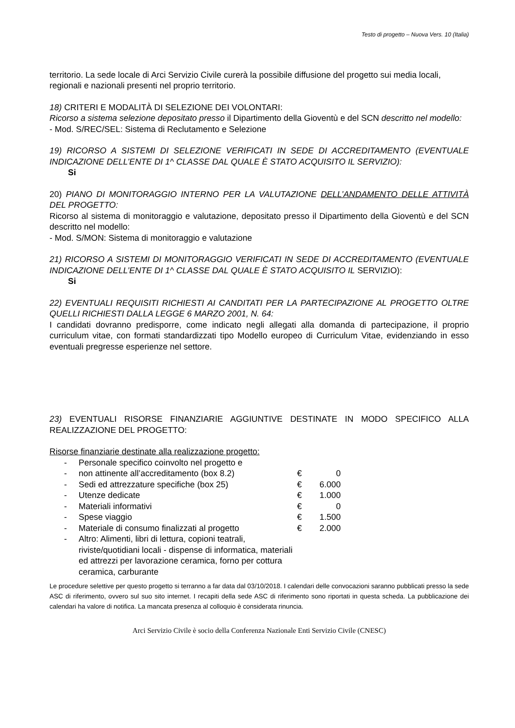Testo di progetto – Nuova Vers. 10 (Italia)
territorio. La sede locale di Arci Servizio Civile curerà la possibile diffusione del progetto sui media locali, regionali e nazionali presenti nel proprio territorio.
18) CRITERI E MODALITÀ DI SELEZIONE DEI VOLONTARI:
Ricorso a sistema selezione depositato presso il Dipartimento della Gioventù e del SCN descritto nel modello:
- Mod. S/REC/SEL: Sistema di Reclutamento e Selezione
19) RICORSO A SISTEMI DI SELEZIONE VERIFICATI IN SEDE DI ACCREDITAMENTO (EVENTUALE INDICAZIONE DELL’ENTE DI 1^ CLASSE DAL QUALE È STATO ACQUISITO IL SERVIZIO):
Si
20) PIANO DI MONITORAGGIO INTERNO PER LA VALUTAZIONE DELL’ANDAMENTO DELLE ATTIVITÀ DEL PROGETTO:
Ricorso al sistema di monitoraggio e valutazione, depositato presso il Dipartimento della Gioventù e del SCN descritto nel modello:
- Mod. S/MON: Sistema di monitoraggio e valutazione
21) RICORSO A SISTEMI DI MONITORAGGIO VERIFICATI IN SEDE DI ACCREDITAMENTO (EVENTUALE INDICAZIONE DELL’ENTE DI 1^ CLASSE DAL QUALE È STATO ACQUISITO IL SERVIZIO):
Si
22) EVENTUALI REQUISITI RICHIESTI AI CANDITATI PER LA PARTECIPAZIONE AL PROGETTO OLTRE QUELLI RICHIESTI DALLA LEGGE 6 MARZO 2001, N. 64:
I candidati dovranno predisporre, come indicato negli allegati alla domanda di partecipazione, il proprio curriculum vitae, con formati standardizzati tipo Modello europeo di Curriculum Vitae, evidenziando in esso eventuali pregresse esperienze nel settore.
23) EVENTUALI RISORSE FINANZIARIE AGGIUNTIVE DESTINATE IN MODO SPECIFICO ALLA REALIZZAZIONE DEL PROGETTO:
Risorse finanziarie destinate alla realizzazione progetto:
-
Personale specifico coinvolto nel progetto e
-
non attinente all’accreditamento (box 8.2)
€
0
-
Sedi ed attrezzature specifiche (box 25)
€
6.000
-
Utenze dedicate
€
1.000
-
Materiali informativi
€
0
-
Spese viaggio
€
1.500
-
Materiale di consumo finalizzati al progetto
€
2.000
-
Altro: Alimenti, libri di lettura, copioni teatrali, riviste/quotidiani locali - dispense di informatica, materiali ed attrezzi per lavorazione ceramica, forno per cottura ceramica, carburante
Le procedure selettive per questo progetto si terranno a far data dal 03/10/2018. I calendari delle convocazioni saranno pubblicati presso la sede ASC di riferimento, ovvero sul suo sito internet. I recapiti della sede ASC di riferimento sono riportati in questa scheda. La pubblicazione dei calendari ha valore di notifica. La mancata presenza al colloquio è considerata rinuncia.
Arci Servizio Civile è socio della Conferenza Nazionale Enti Servizio Civile (CNESC)